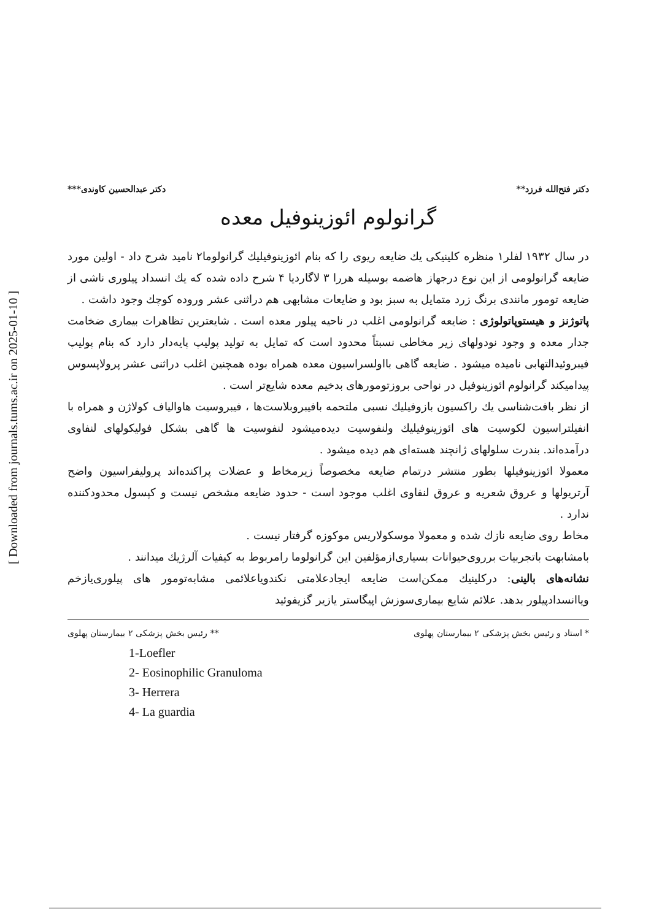[ Downloaded from journals.tums.ac.ir on 2025-01-10 ]
دکتر فتح‌الله فرزد** دکتر عبدالحسین کاوندی***
گرانولوم ائوزینوفیل معده
در سال ۱۹۳۲ لفلر۱ منظره کلینیکی یك ضایعه ریوی را که بنام ائوزینوفیلیك گرانولوما۲ نامید شرح داد - اولین مورد ضایعه گرانولومی از این نوع درجهاز هاضمه بوسیله هررا ۳ لاگاردیا ۴ شرح داده شده که یك انسداد پیلوری ناشی از ضایعه تومور مانندی برنگ زرد متمایل به سبز بود و ضایعات مشابهی هم دراثنی عشر وروده کوچك وجود داشت .
پاتوژنز و هیستوپاتولوژی : ضایعه گرانولومی اغلب در ناحیه پیلور معده است . شایعترین تظاهرات بیماری ضخامت جدار معده و وجود نودولهای زیر مخاطی نسبتاً محدود است که تمایل به تولید پولیپ پایه‌دار دارد که بنام پولیپ فیبروئیدالتهابی نامیده میشود . ضایعه گاهی بااولسراسیون معده همراه بوده همچنین اغلب دراثنی عشر پرولاپسوس پیدامیکند گرانولوم ائوزینوفیل در نواحی بروزتومورهای بدخیم معده شایع‌تر است .
از نظر بافت‌شناسی یك راکسیون بازوفیلیك نسبی ملتحمه بافیبروبلاست‌ها ، فیبروسیت هاوالیاف کولاژن و همراه با انفیلتراسیون لکوسیت های ائوزینوفیلیك ولنفوسیت دیده‌میشود لنفوسیت ها گاهی بشکل فولیکولهای لنفاوی درآمده‌اند. بندرت سلولهای ژانچند هسته‌ای هم دیده میشود .
معمولا ائوزینوفیلها بطور منتشر درتمام ضایعه مخصوصاً زیرمخاط و عضلات پراکنده‌اند پرولیفراسیون واضح آرتریولها و عروق شعریه و عروق لنفاوی اغلب موجود است - حدود ضایعه مشخص نیست و کپسول محدودکننده ندارد .
مخاط روی ضایعه نازك شده و معمولا موسکولاریس موکوزه گرفتار نیست .
بامشابهت باتجربیات برروی‌حیوانات بسیاری‌ازمؤلفین این گرانولوما رامربوط به کیفیات آلرژیك میدانند .
نشانه‌های بالینی: درکلینیك ممکن‌است ضایعه ایجادعلامتی نکندویاعلائمی مشابه‌تومور های پیلوری‌یازخم ویاانسدادپیلور بدهد. علائم شایع بیماری‌سوزش اپیگاستر یازیر گزیفوئید
* استاد و رئیس بخش پزشکی ۲ بیمارستان پهلوی ** رئیس بخش پزشکی ۲ بیمارستان پهلوی
1-Loefler
2- Eosinophilic Granuloma
3- Herrera
4- La guardia